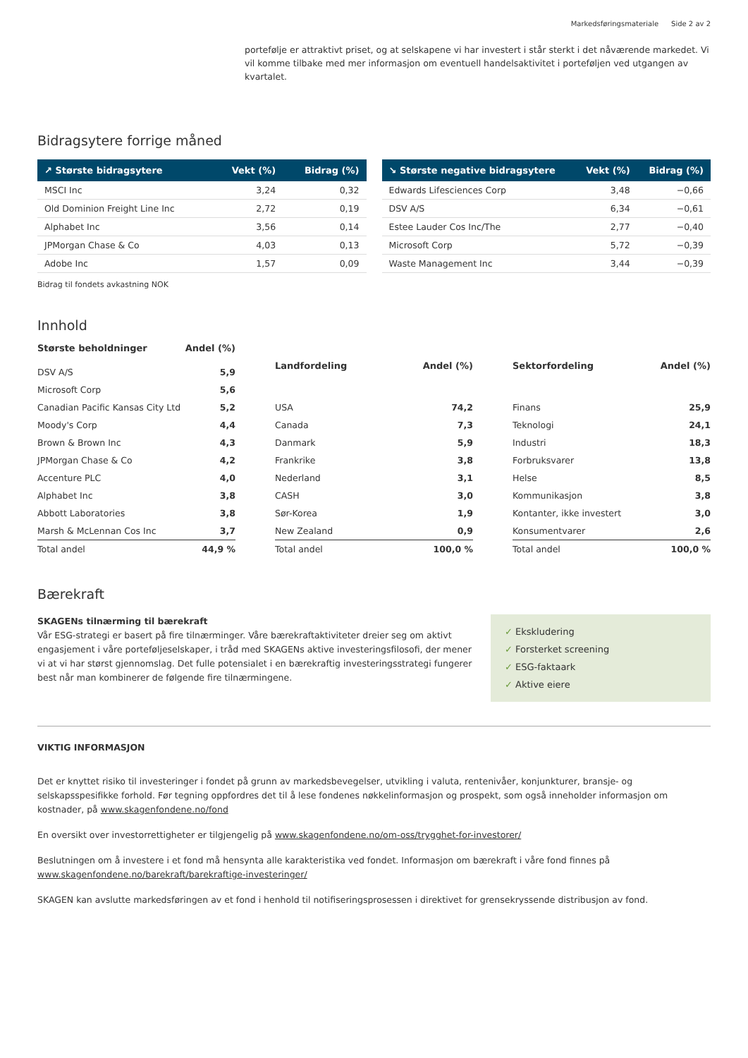Markedsføringsmateriale Side 2 av 2
portefølje er attraktivt priset, og at selskapene vi har investert i står sterkt i det nåværende markedet. Vi vil komme tilbake med mer informasjon om eventuell handelsaktivitet i porteføljen ved utgangen av kvartalet.
Bidragsytere forrige måned
| ↗ Største bidragsytere | Vekt (%) | Bidrag (%) |
| --- | --- | --- |
| MSCI Inc | 3,24 | 0,32 |
| Old Dominion Freight Line Inc | 2,72 | 0,19 |
| Alphabet Inc | 3,56 | 0,14 |
| JPMorgan Chase & Co | 4,03 | 0,13 |
| Adobe Inc | 1,57 | 0,09 |
| ↘ Største negative bidragsytere | Vekt (%) | Bidrag (%) |
| --- | --- | --- |
| Edwards Lifesciences Corp | 3,48 | −0,66 |
| DSV A/S | 6,34 | −0,61 |
| Estee Lauder Cos Inc/The | 2,77 | −0,40 |
| Microsoft Corp | 5,72 | −0,39 |
| Waste Management Inc | 3,44 | −0,39 |
Bidrag til fondets avkastning NOK
Innhold
| Største beholdninger | Andel (%) |
| --- | --- |
| DSV A/S | 5,9 |
| Microsoft Corp | 5,6 |
| Canadian Pacific Kansas City Ltd | 5,2 |
| Moody's Corp | 4,4 |
| Brown & Brown Inc | 4,3 |
| JPMorgan Chase & Co | 4,2 |
| Accenture PLC | 4,0 |
| Alphabet Inc | 3,8 |
| Abbott Laboratories | 3,8 |
| Marsh & McLennan Cos Inc | 3,7 |
| Total andel | 44,9 % |
| Landfordeling | Andel (%) |
| --- | --- |
| USA | 74,2 |
| Canada | 7,3 |
| Danmark | 5,9 |
| Frankrike | 3,8 |
| Nederland | 3,1 |
| CASH | 3,0 |
| Sør-Korea | 1,9 |
| New Zealand | 0,9 |
| Total andel | 100,0 % |
| Sektorfordeling | Andel (%) |
| --- | --- |
| Finans | 25,9 |
| Teknologi | 24,1 |
| Industri | 18,3 |
| Forbruksvarer | 13,8 |
| Helse | 8,5 |
| Kommunikasjon | 3,8 |
| Kontanter, ikke investert | 3,0 |
| Konsumentvarer | 2,6 |
| Total andel | 100,0 % |
Bærekraft
SKAGENs tilnærming til bærekraft
Vår ESG-strategi er basert på fire tilnærminger. Våre bærekraftaktiviteter dreier seg om aktivt engasjement i våre porteføljeselskaper, i tråd med SKAGENs aktive investeringsfilosofi, der mener vi at vi har størst gjennomslag. Det fulle potensialet i en bærekraftig investeringsstrategi fungerer best når man kombinerer de følgende fire tilnærmingene.
✓ Ekskludering
✓ Forsterket screening
✓ ESG-faktaark
✓ Aktive eiere
VIKTIG INFORMASJON
Det er knyttet risiko til investeringer i fondet på grunn av markedsbevegelser, utvikling i valuta, rentenivåer, konjunkturer, bransje- og selskapsspesifikke forhold. Før tegning oppfordres det til å lese fondenes nøkkelinformasjon og prospekt, som også inneholder informasjon om kostnader, på www.skagenfondene.no/fond
En oversikt over investorrettigheter er tilgjengelig på www.skagenfondene.no/om-oss/trygghet-for-investorer/
Beslutningen om å investere i et fond må hensynta alle karakteristika ved fondet. Informasjon om bærekraft i våre fond finnes på www.skagenfondene.no/barekraft/barekraftige-investeringer/
SKAGEN kan avslutte markedsføringen av et fond i henhold til notifiseringsprosessen i direktivet for grensekryssende distribusjon av fond.